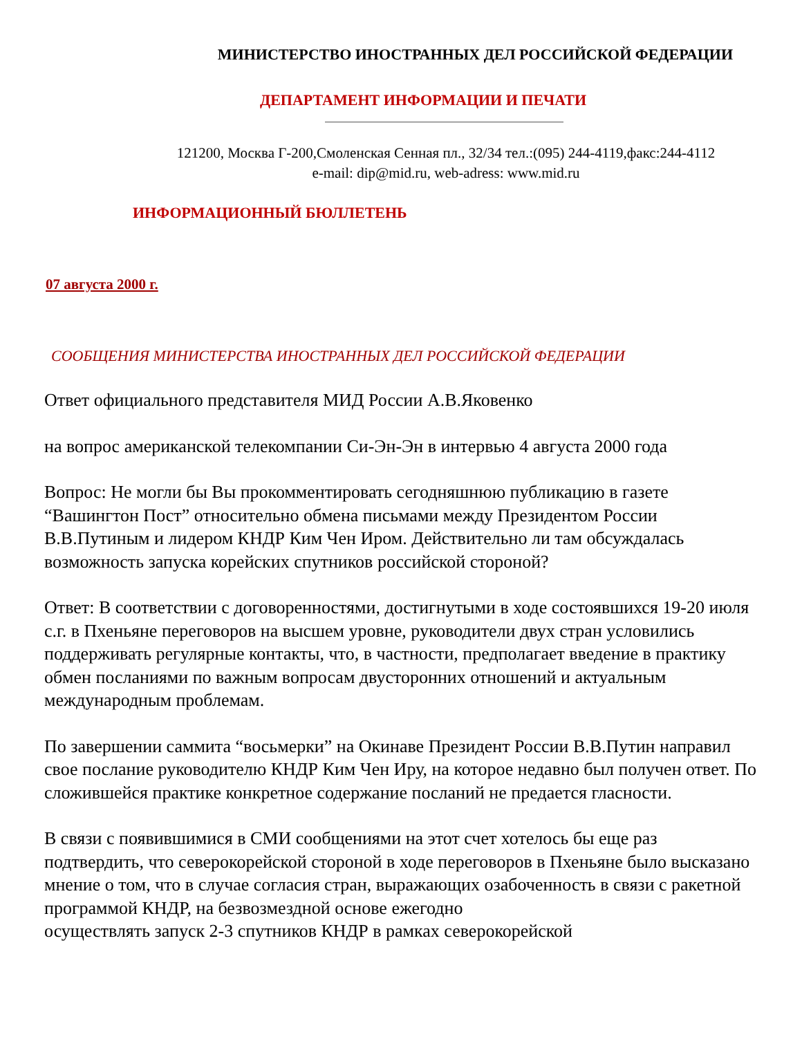МИНИСТЕРСТВО ИНОСТРАННЫХ ДЕЛ РОССИЙСКОЙ ФЕДЕРАЦИИ
ДЕПАРТАМЕНТ ИНФОРМАЦИИ И ПЕЧАТИ
121200, Москва Г-200,Смоленская Сенная пл., 32/34 тел.:(095) 244-4119,факс:244-4112
e-mail: dip@mid.ru, web-adress: www.mid.ru
ИНФОРМАЦИОННЫЙ БЮЛЛЕТЕНЬ
07 августа 2000 г.
СООБЩЕНИЯ МИНИСТЕРСТВА ИНОСТРАННЫХ ДЕЛ РОССИЙСКОЙ ФЕДЕРАЦИИ
Ответ официального представителя МИД России А.В.Яковенко
на вопрос американской телекомпании Си-Эн-Эн в интервью 4 августа 2000 года
Вопрос: Не могли бы Вы прокомментировать сегодняшнюю публикацию в газете “Вашингтон Пост” относительно обмена письмами между Президентом России В.В.Путиным и лидером КНДР Ким Чен Иром. Действительно ли там обсуждалась возможность запуска корейских спутников российской стороной?
Ответ: В соответствии с договоренностями, достигнутыми в ходе состоявшихся 19-20 июля с.г. в Пхеньяне переговоров на высшем уровне, руководители двух стран условились поддерживать регулярные контакты, что, в частности, предполагает введение в практику обмен посланиями по важным вопросам двусторонних отношений и актуальным международным проблемам.
По завершении саммита “восьмерки” на Окинаве Президент России В.В.Путин направил свое послание руководителю КНДР Ким Чен Иру, на которое недавно был получен ответ. По сложившейся практике конкретное содержание посланий не предается гласности.
В связи с появившимися в СМИ сообщениями на этот счет хотелось бы еще раз подтвердить, что северокорейской стороной в ходе переговоров в Пхеньяне было высказано мнение о том, что в случае согласия стран, выражающих озабоченность в связи с ракетной программой КНДР, на безвозмездной основе ежегодно
осуществлять запуск 2-3 спутников КНДР в рамках северокорейской